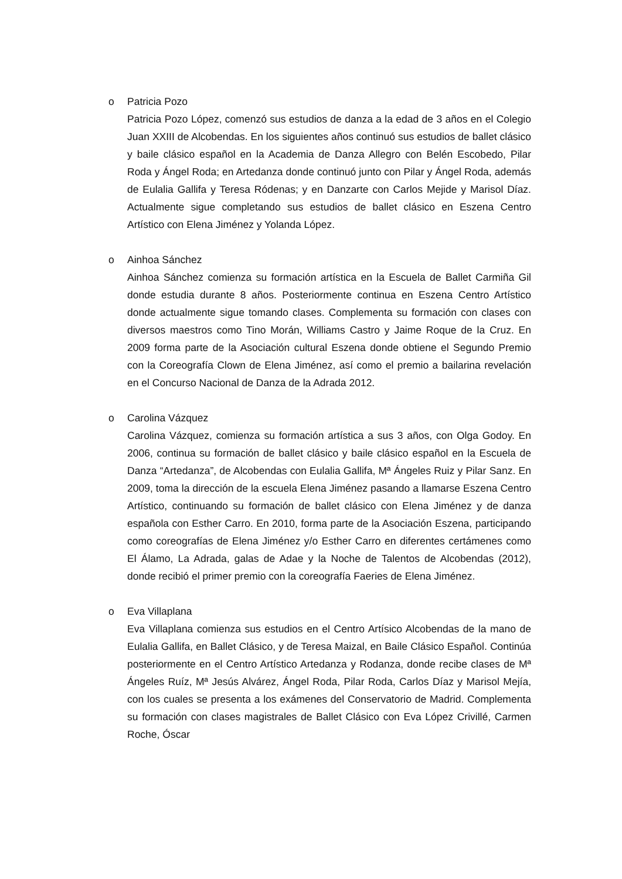o Patricia Pozo
Patricia Pozo López, comenzó sus estudios de danza a la edad de 3 años en el Colegio Juan XXIII de Alcobendas. En los siguientes años continuó sus estudios de ballet clásico y baile clásico español en la Academia de Danza Allegro con Belén Escobedo, Pilar Roda y Ángel Roda; en Artedanza donde continuó junto con Pilar y Ángel Roda, además de Eulalia Gallifa y Teresa Ródenas; y en Danzarte con Carlos Mejide y Marisol Díaz. Actualmente sigue completando sus estudios de ballet clásico en Eszena Centro Artístico con Elena Jiménez y Yolanda López.
o Ainhoa Sánchez
Ainhoa Sánchez comienza su formación artística en la Escuela de Ballet Carmiña Gil donde estudia durante 8 años. Posteriormente continua en Eszena Centro Artístico donde actualmente sigue tomando clases. Complementa su formación con clases con diversos maestros como Tino Morán, Williams Castro y Jaime Roque de la Cruz. En 2009 forma parte de la Asociación cultural Eszena donde obtiene el Segundo Premio con la Coreografía Clown de Elena Jiménez, así como el premio a bailarina revelación en el Concurso Nacional de Danza de la Adrada 2012.
o Carolina Vázquez
Carolina Vázquez, comienza su formación artística a sus 3 años, con Olga Godoy. En 2006, continua su formación de ballet clásico y baile clásico español en la Escuela de Danza “Artedanza”, de Alcobendas con Eulalia Gallifa, Mª Ángeles Ruiz y Pilar Sanz. En 2009, toma la dirección de la escuela Elena Jiménez pasando a llamarse Eszena Centro Artístico, continuando su formación de ballet clásico con Elena Jiménez y de danza española con Esther Carro. En 2010, forma parte de la Asociación Eszena, participando como coreografías de Elena Jiménez y/o Esther Carro en diferentes certámenes como El Álamo, La Adrada, galas de Adae y la Noche de Talentos de Alcobendas (2012), donde recibió el primer premio con la coreografía Faeries de Elena Jiménez.
o Eva Villaplana
Eva Villaplana comienza sus estudios en el Centro Artísico Alcobendas de la mano de Eulalia Gallifa, en Ballet Clásico, y de Teresa Maizal, en Baile Clásico Español. Continúa posteriormente en el Centro Artístico Artedanza y Rodanza, donde recibe clases de Mª Ángeles Ruíz, Mª Jesús Alvárez, Ángel Roda, Pilar Roda, Carlos Díaz y Marisol Mejía, con los cuales se presenta a los exámenes del Conservatorio de Madrid. Complementa su formación con clases magistrales de Ballet Clásico con Eva López Crivillé, Carmen Roche, Óscar